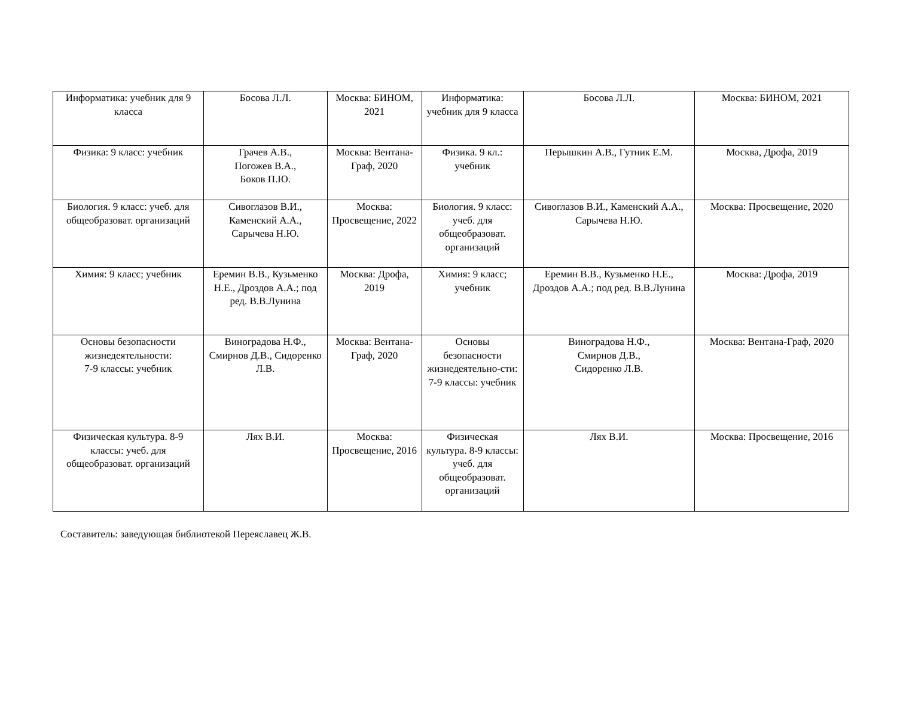| Информатика: учебник для 9 класса | Босова Л.Л. | Москва: БИНОМ, 2021 | Информатика: учебник для 9 класса | Босова Л.Л. | Москва: БИНОМ, 2021 |
| Физика: 9 класс: учебник | Грачев А.В., Погожев В.А., Боков П.Ю. | Москва: Вентана-Граф, 2020 | Физика. 9 кл.: учебник | Перышкин А.В., Гутник Е.М. | Москва, Дрофа, 2019 |
| Биология. 9 класс: учеб. для общеобразоват. организаций | Сивоглазов В.И., Каменский А.А., Сарычева Н.Ю. | Москва: Просвещение, 2022 | Биология. 9 класс: учеб. для общеобразоват. организаций | Сивоглазов В.И., Каменский А.А., Сарычева Н.Ю. | Москва: Просвещение, 2020 |
| Химия: 9 класс; учебник | Еремин В.В., Кузьменко Н.Е., Дроздов А.А.; под ред. В.В.Лунина | Москва: Дрофа, 2019 | Химия: 9 класс; учебник | Еремин В.В., Кузьменко Н.Е., Дроздов А.А.; под ред. В.В.Лунина | Москва: Дрофа, 2019 |
| Основы безопасности жизнедеятельности: 7-9 классы: учебник | Виноградова Н.Ф., Смирнов Д.В., Сидоренко Л.В. | Москва: Вентана-Граф, 2020 | Основы безопасности жизнедеятельно-сти: 7-9 классы: учебник | Виноградова Н.Ф., Смирнов Д.В., Сидоренко Л.В. | Москва: Вентана-Граф, 2020 |
| Физическая культура. 8-9 классы: учеб. для общеобразоват. организаций | Лях В.И. | Москва: Просвещение, 2016 | Физическая культура. 8-9 классы: учеб. для общеобразоват. организаций | Лях В.И. | Москва: Просвещение, 2016 |
Составитель: заведующая библиотекой Переяславец Ж.В.